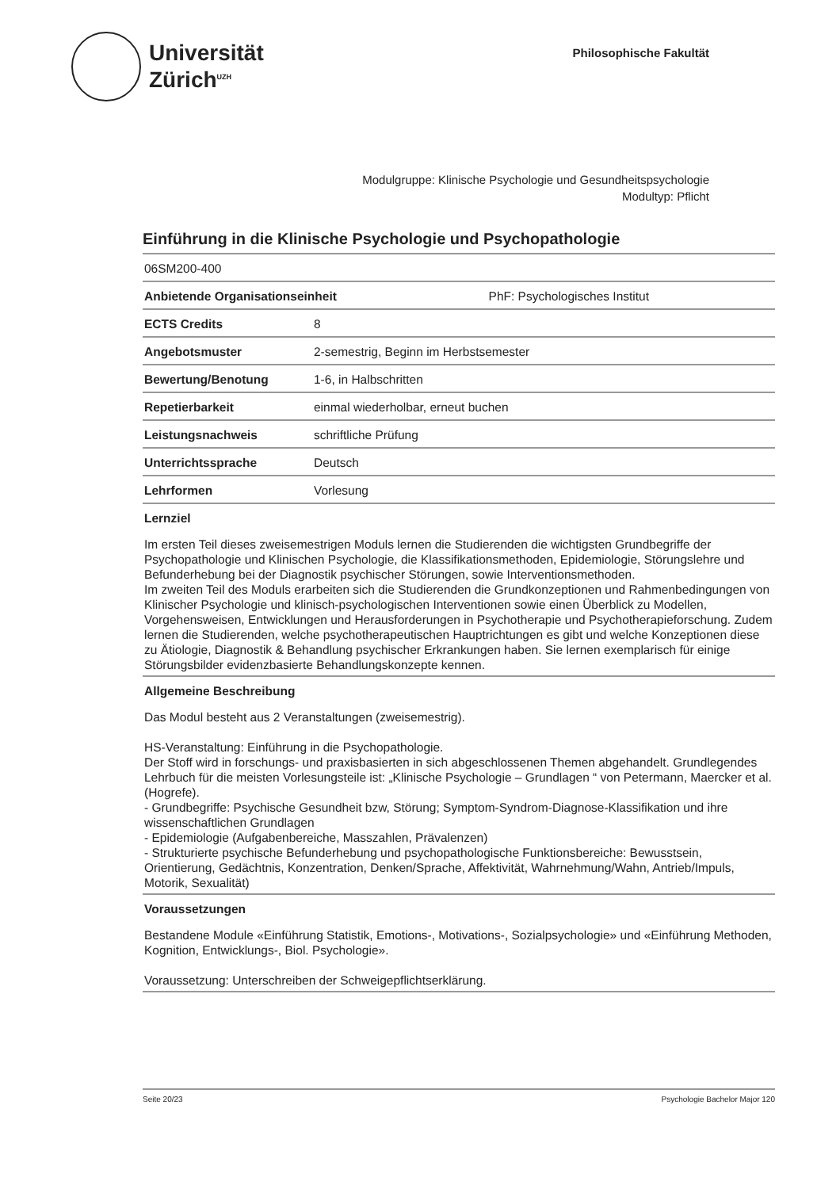Universität
Zürich<sup>UZH</sup>
Philosophische Fakultät
Modulgruppe: Klinische Psychologie und Gesundheitspsychologie
Modultyp: Pflicht
Einführung in die Klinische Psychologie und Psychopathologie
06SM200-400
| Anbietende Organisationseinheit | PhF: Psychologisches Institut |
| ECTS Credits | 8 |
| Angebotsmuster | 2-semestrig, Beginn im Herbstsemester |
| Bewertung/Benotung | 1-6, in Halbschritten |
| Repetierbarkeit | einmal wiederholbar, erneut buchen |
| Leistungsnachweis | schriftliche Prüfung |
| Unterrichtssprache | Deutsch |
| Lehrformen | Vorlesung |
Lernziel
Im ersten Teil dieses zweisemestrigen Moduls lernen die Studierenden die wichtigsten Grundbegriffe der Psychopathologie und Klinischen Psychologie, die Klassifikationsmethoden, Epidemiologie, Störungslehre und Befunderhebung bei der Diagnostik psychischer Störungen, sowie Interventionsmethoden.
Im zweiten Teil des Moduls erarbeiten sich die Studierenden die Grundkonzeptionen und Rahmenbedingungen von Klinischer Psychologie und klinisch-psychologischen Interventionen sowie einen Überblick zu Modellen, Vorgehensweisen, Entwicklungen und Herausforderungen in Psychotherapie und Psychotherapieforschung. Zudem lernen die Studierenden, welche psychotherapeutischen Hauptrichtungen es gibt und welche Konzeptionen diese zu Ätiologie, Diagnostik & Behandlung psychischer Erkrankungen haben. Sie lernen exemplarisch für einige Störungsbilder evidenzbasierte Behandlungskonzepte kennen.
Allgemeine Beschreibung
Das Modul besteht aus 2 Veranstaltungen (zweisemestrig).
HS-Veranstaltung: Einführung in die Psychopathologie.
Der Stoff wird in forschungs- und praxisbasierten in sich abgeschlossenen Themen abgehandelt. Grundlegendes Lehrbuch für die meisten Vorlesungsteile ist: „Klinische Psychologie – Grundlagen “ von Petermann, Maercker et al. (Hogrefe).
- Grundbegriffe: Psychische Gesundheit bzw, Störung; Symptom-Syndrom-Diagnose-Klassifikation und ihre wissenschaftlichen Grundlagen
- Epidemiologie (Aufgabenbereiche, Masszahlen, Prävalenzen)
- Strukturierte psychische Befunderhebung und psychopathologische Funktionsbereiche: Bewusstsein, Orientierung, Gedächtnis, Konzentration, Denken/Sprache, Affektivität, Wahrnehmung/Wahn, Antrieb/Impuls, Motorik, Sexualität)
Voraussetzungen
Bestandene Module «Einführung Statistik, Emotions-, Motivations-, Sozialpsychologie» und «Einführung Methoden, Kognition, Entwicklungs-, Biol. Psychologie».
Voraussetzung: Unterschreiben der Schweigepflichtserklärung.
Seite 20/23 Psychologie Bachelor Major 120